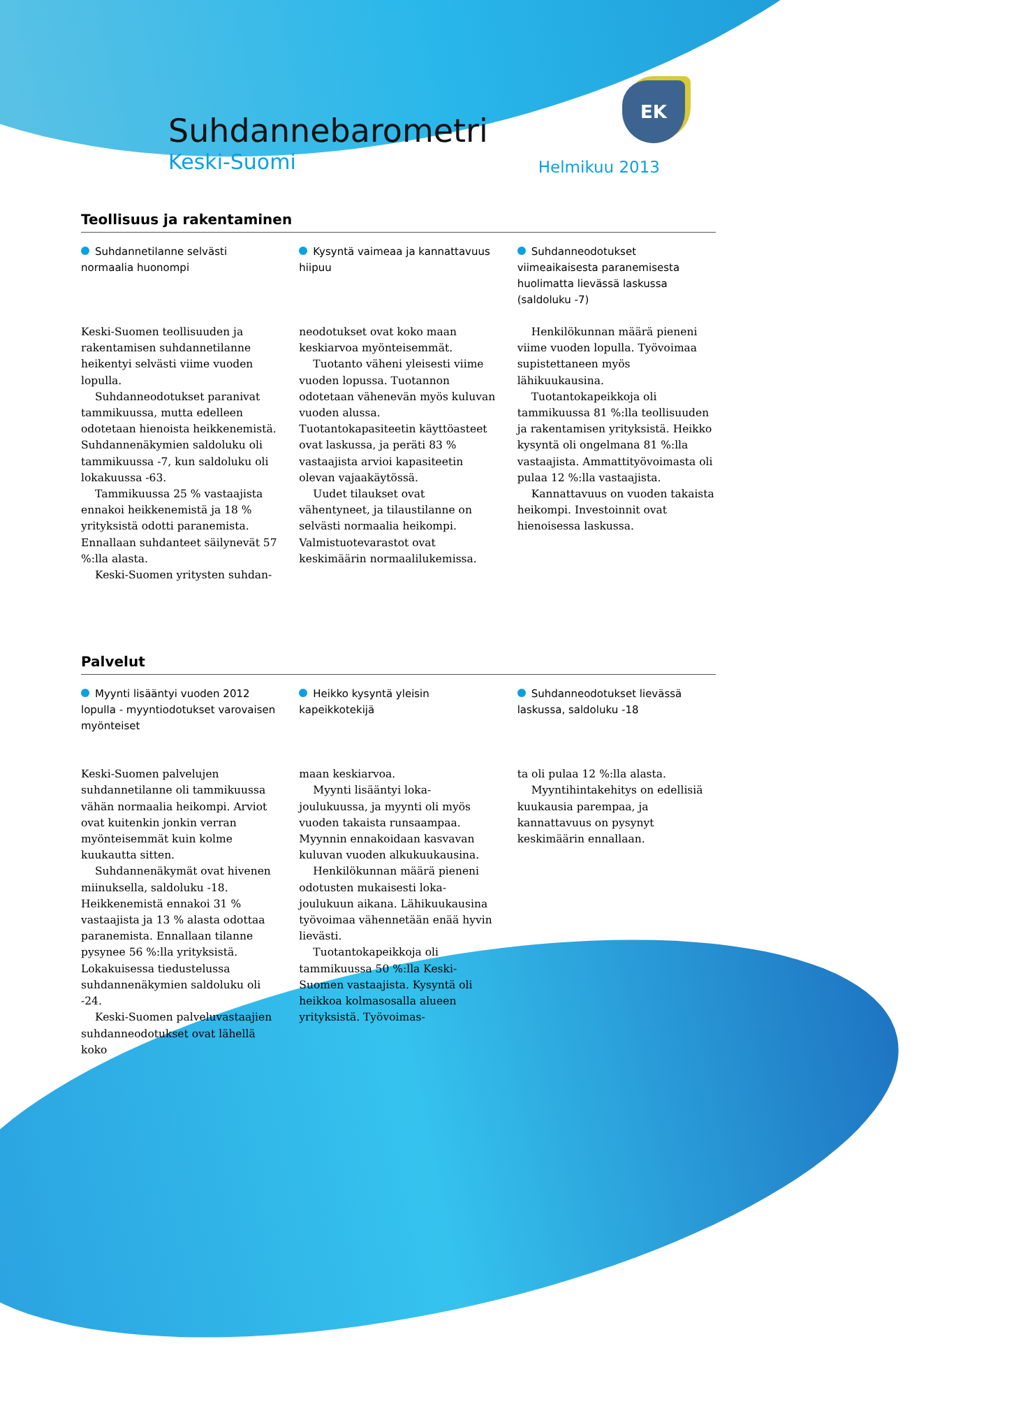EK
Suhdannebarometri
Keski-Suomi Helmikuu 2013
Teollisuus ja rakentaminen
Suhdannetilanne selvästi normaalia huonompi
Keski-Suomen teollisuuden ja rakentamisen suhdannetilanne heikentyi selvästi viime vuoden lopulla.
Suhdanneodotukset paranivat tammikuussa, mutta edelleen odotetaan hienoista heikkenemistä. Suhdannenäkymien saldoluku oli tammikuussa -7, kun saldoluku oli lokakuussa -63.
Tammikuussa 25 % vastaajista ennakoi heikkenemistä ja 18 % yrityksistä odotti paranemista. Ennallaan suhdanteet säilynevät 57 %:lla alasta.
Keski-Suomen yritysten suhdan-
Kysyntä vaimeaa ja kannattavuus hiipuu
neodotukset ovat koko maan keskiarvoa myönteisemmät.
Tuotanto väheni yleisesti viime vuoden lopussa. Tuotannon odotetaan vähenevän myös kuluvan vuoden alussa. Tuotantokapasiteetin käyttöasteet ovat laskussa, ja peräti 83 % vastaajista arvioi kapasiteetin olevan vajaakäytössä.
Uudet tilaukset ovat vähentyneet, ja tilaustilanne on selvästi normaalia heikompi. Valmistuotevarastot ovat keskimäärin normaalilukemissa.
Suhdanneodotukset viimeaikaisesta paranemisesta huolimatta lievässä laskussa (saldoluku -7)
Henkilökunnan määrä pieneni viime vuoden lopulla. Työvoimaa supistettaneen myös lähikuukausina.
Tuotantokapeikkoja oli tammikuussa 81 %:lla teollisuuden ja rakentamisen yrityksistä. Heikko kysyntä oli ongelmana 81 %:lla vastaajista. Ammattityövoimasta oli pulaa 12 %:lla vastaajista.
Kannattavuus on vuoden takaista heikompi. Investoinnit ovat hienoisessa laskussa.
Palvelut
Myynti lisääntyi vuoden 2012 lopulla - myyntiodotukset varovaisen myönteiset
Keski-Suomen palvelujen suhdannetilanne oli tammikuussa vähän normaalia heikompi. Arviot ovat kuitenkin jonkin verran myönteisemmät kuin kolme kuukautta sitten.
Suhdannenäkymät ovat hivenen miinuksella, saldoluku -18. Heikkenemistä ennakoi 31 % vastaajista ja 13 % alasta odottaa paranemista. Ennallaan tilanne pysynee 56 %:lla yrityksistä. Lokakuisessa tiedustelussa suhdannenäkymien saldoluku oli -24.
Keski-Suomen palveluvastaajien suhdanneodotukset ovat lähellä koko
Heikko kysyntä yleisin kapeikkotekijä
maan keskiarvoa.
Myynti lisääntyi loka-joulukuussa, ja myynti oli myös vuoden takaista runsaampaa. Myynnin ennakoidaan kasvavan kuluvan vuoden alkukuukausina.
Henkilökunnan määrä pieneni odotusten mukaisesti loka-joulukuun aikana. Lähikuukausina työvoimaa vähennetään enää hyvin lievästi.
Tuotantokapeikkoja oli tammikuussa 50 %:lla Keski-Suomen vastaajista. Kysyntä oli heikkoa kolmasosalla alueen yrityksistä. Työvoimas-
Suhdanneodotukset lievässä laskussa, saldoluku -18
ta oli pulaa 12 %:lla alasta.
Myyntihintakehitys on edellisiä kuukausia parempaa, ja kannattavuus on pysynyt keskimäärin ennallaan.